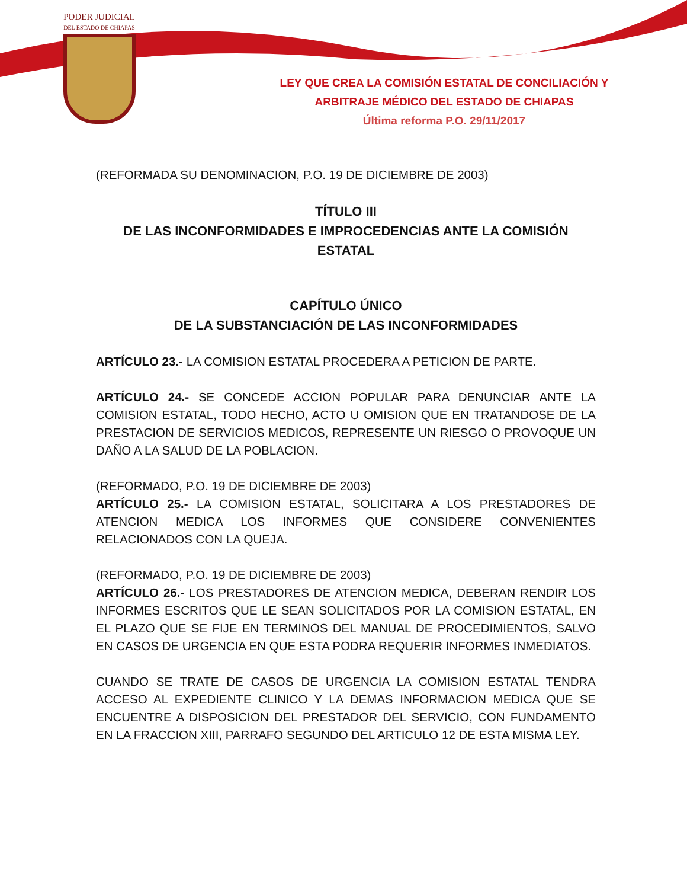PODER JUDICIAL
DEL ESTADO DE CHIAPAS
LEY QUE CREA LA COMISIÓN ESTATAL DE CONCILIACIÓN Y ARBITRAJE MÉDICO DEL ESTADO DE CHIAPAS
Última reforma P.O. 29/11/2017
(REFORMADA SU DENOMINACION, P.O. 19 DE DICIEMBRE DE 2003)
TÍTULO III
DE LAS INCONFORMIDADES E IMPROCEDENCIAS ANTE LA COMISIÓN ESTATAL
CAPÍTULO ÚNICO
DE LA SUBSTANCIACIÓN DE LAS INCONFORMIDADES
ARTÍCULO 23.- LA COMISION ESTATAL PROCEDERA A PETICION DE PARTE.
ARTÍCULO 24.- SE CONCEDE ACCION POPULAR PARA DENUNCIAR ANTE LA COMISION ESTATAL, TODO HECHO, ACTO U OMISION QUE EN TRATANDOSE DE LA PRESTACION DE SERVICIOS MEDICOS, REPRESENTE UN RIESGO O PROVOQUE UN DAÑO A LA SALUD DE LA POBLACION.
(REFORMADO, P.O. 19 DE DICIEMBRE DE 2003)
ARTÍCULO 25.- LA COMISION ESTATAL, SOLICITARA A LOS PRESTADORES DE ATENCION MEDICA LOS INFORMES QUE CONSIDERE CONVENIENTES RELACIONADOS CON LA QUEJA.
(REFORMADO, P.O. 19 DE DICIEMBRE DE 2003)
ARTÍCULO 26.- LOS PRESTADORES DE ATENCION MEDICA, DEBERAN RENDIR LOS INFORMES ESCRITOS QUE LE SEAN SOLICITADOS POR LA COMISION ESTATAL, EN EL PLAZO QUE SE FIJE EN TERMINOS DEL MANUAL DE PROCEDIMIENTOS, SALVO EN CASOS DE URGENCIA EN QUE ESTA PODRA REQUERIR INFORMES INMEDIATOS.
CUANDO SE TRATE DE CASOS DE URGENCIA LA COMISION ESTATAL TENDRA ACCESO AL EXPEDIENTE CLINICO Y LA DEMAS INFORMACION MEDICA QUE SE ENCUENTRE A DISPOSICION DEL PRESTADOR DEL SERVICIO, CON FUNDAMENTO EN LA FRACCION XIII, PARRAFO SEGUNDO DEL ARTICULO 12 DE ESTA MISMA LEY.